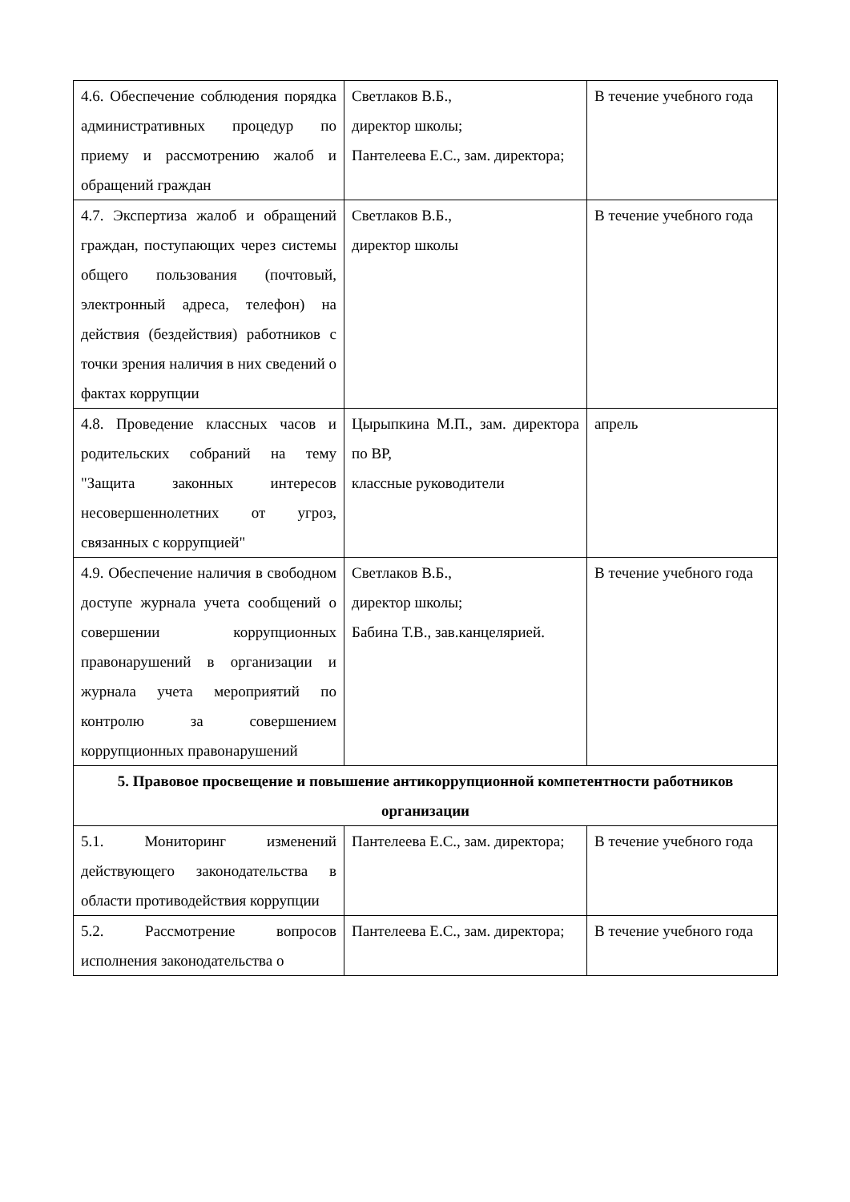| 4.6. Обеспечение соблюдения порядка административных процедур по приему и рассмотрению жалоб и обращений граждан | Светлаков В.Б., директор школы; Пантелеева Е.С., зам. директора; | В течение учебного года |
| 4.7. Экспертиза жалоб и обращений граждан, поступающих через системы общего пользования (почтовый, электронный адреса, телефон) на действия (бездействия) работников с точки зрения наличия в них сведений о фактах коррупции | Светлаков В.Б., директор школы | В течение учебного года |
| 4.8. Проведение классных часов и родительских собраний на тему "Защита законных интересов несовершеннолетних от угроз, связанных с коррупцией" | Цырыпкина М.П., зам. директора по ВР, классные руководители | апрель |
| 4.9. Обеспечение наличия в свободном доступе журнала учета сообщений о совершении коррупционных правонарушений в организации и журнала учета мероприятий по контролю за совершением коррупционных правонарушений | Светлаков В.Б., директор школы; Бабина Т.В., зав.канцелярией. | В течение учебного года |
| 5. Правовое просвещение и повышение антикоррупционной компетентности работников организации | | |
| 5.1. Мониторинг изменений действующего законодательства в области противодействия коррупции | Пантелеева Е.С., зам. директора; | В течение учебного года |
| 5.2. Рассмотрение вопросов исполнения законодательства о | Пантелеева Е.С., зам. директора; | В течение учебного года |